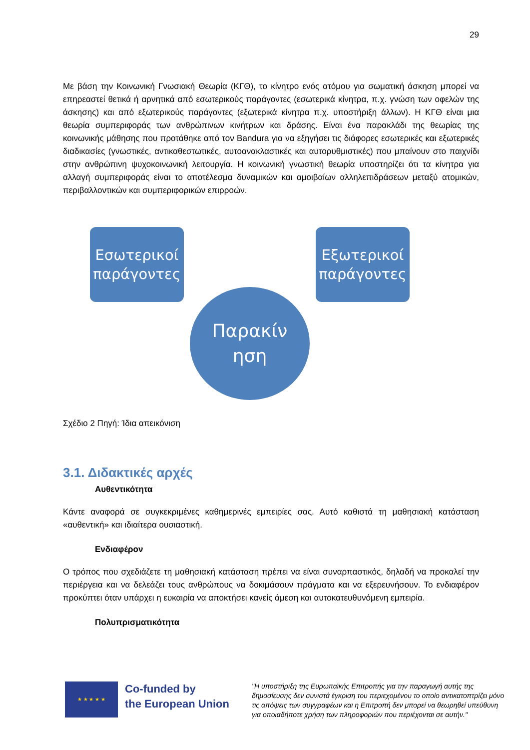29
Με βάση την Κοινωνική Γνωσιακή Θεωρία (ΚΓΘ), το κίνητρο ενός ατόμου για σωματική άσκηση μπορεί να επηρεαστεί θετικά ή αρνητικά από εσωτερικούς παράγοντες (εσωτερικά κίνητρα, π.χ. γνώση των οφελών της άσκησης) και από εξωτερικούς παράγοντες (εξωτερικά κίνητρα π.χ. υποστήριξη άλλων). Η ΚΓΘ είναι μια θεωρία συμπεριφοράς των ανθρώπινων κινήτρων και δράσης. Είναι ένα παρακλάδι της θεωρίας της κοινωνικής μάθησης που προτάθηκε από τον Bandura για να εξηγήσει τις διάφορες εσωτερικές και εξωτερικές διαδικασίες (γνωστικές, αντικαθεστωτικές, αυτοανακλαστικές και αυτορυθμιστικές) που μπαίνουν στο παιχνίδι στην ανθρώπινη ψυχοκοινωνική λειτουργία. Η κοινωνική γνωστική θεωρία υποστηρίζει ότι τα κίνητρα για αλλαγή συμπεριφοράς είναι το αποτέλεσμα δυναμικών και αμοιβαίων αλληλεπιδράσεων μεταξύ ατομικών, περιβαλλοντικών και συμπεριφορικών επιρροών.
Εσωτερικοί παράγοντες
Εξωτερικοί παράγοντες
Παρακίν
ηση
Σχέδιο 2 Πηγή: Ίδια απεικόνιση
3.1. Διδακτικές αρχές
Αυθεντικότητα
Κάντε αναφορά σε συγκεκριμένες καθημερινές εμπειρίες σας. Αυτό καθιστά τη μαθησιακή κατάσταση «αυθεντική» και ιδιαίτερα ουσιαστική.
Ενδιαφέρον
Ο τρόπος που σχεδιάζετε τη μαθησιακή κατάσταση πρέπει να είναι συναρπαστικός, δηλαδή να προκαλεί την περιέργεια και να δελεάζει τους ανθρώπους να δοκιμάσουν πράγματα και να εξερευνήσουν. Το ενδιαφέρον προκύπτει όταν υπάρχει η ευκαιρία να αποκτήσει κανείς άμεση και αυτοκατευθυνόμενη εμπειρία.
Πολυπρισματικότητα
★ ★ ★ ★ ★
Co-funded by
the European Union
"Η υποστήριξη της Ευρωπαϊκής Επιτροπής για την παραγωγή αυτής της δημοσίευσης δεν συνιστά έγκριση του περιεχομένου το οποίο αντικατοπτρίζει μόνο τις απόψεις των συγγραφέων και η Επιτροπή δεν μπορεί να θεωρηθεί υπεύθυνη για οποιαδήποτε χρήση των πληροφοριών που περιέχονται σε αυτήν."